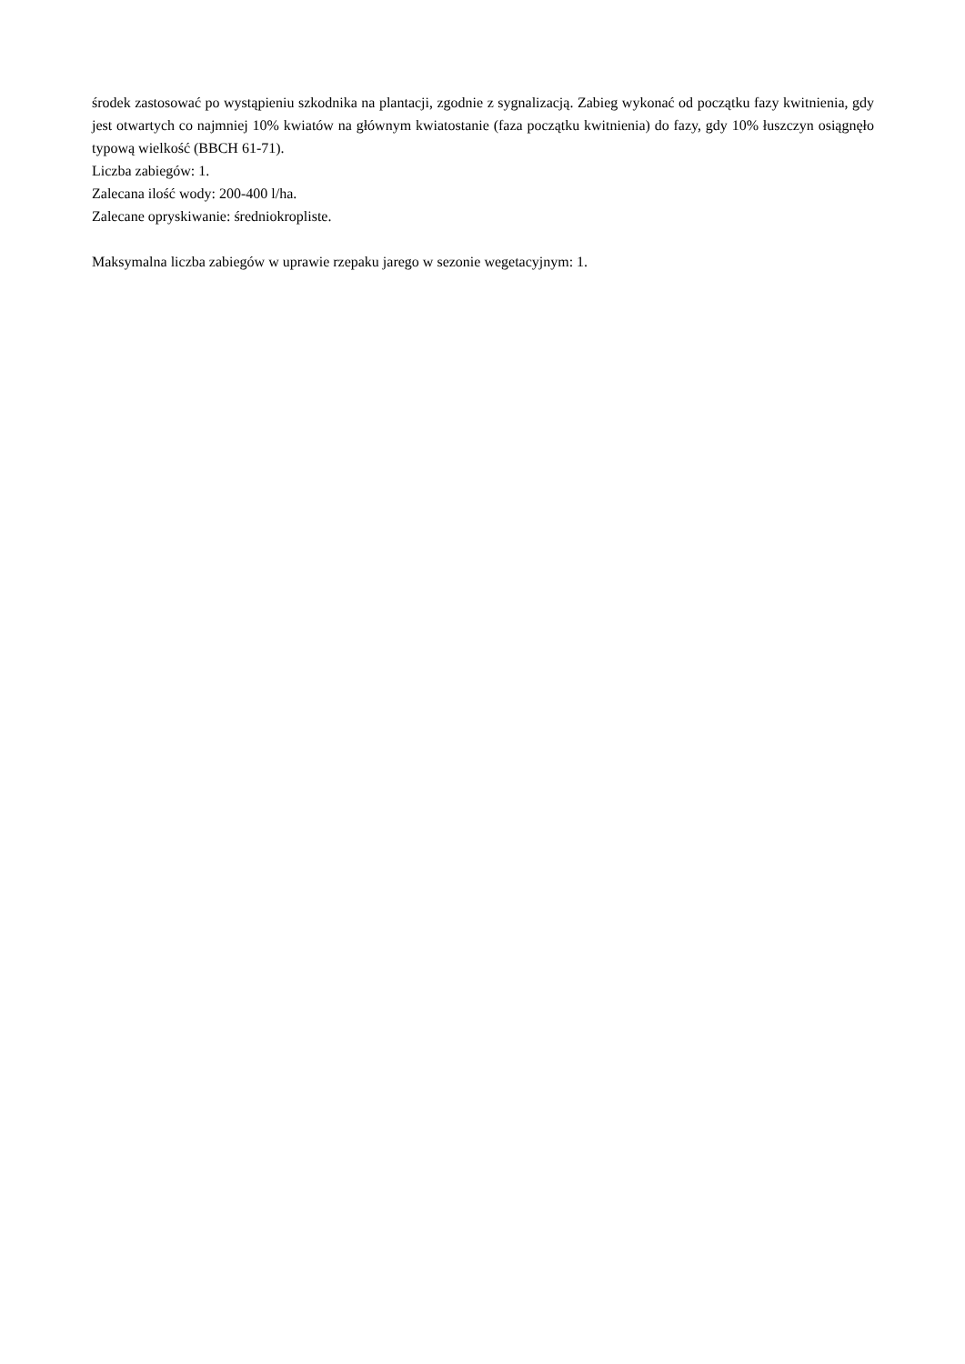środek zastosować po wystąpieniu szkodnika na plantacji, zgodnie z sygnalizacją. Zabieg wykonać od początku fazy kwitnienia, gdy jest otwartych co najmniej 10% kwiatów na głównym kwiatostanie (faza początku kwitnienia) do fazy, gdy 10% łuszczyn osiągnęło typową wielkość (BBCH 61-71).
Liczba zabiegów: 1.
Zalecana ilość wody: 200-400 l/ha.
Zalecane opryskiwanie: średniokropliste.
Maksymalna liczba zabiegów w uprawie rzepaku jarego w sezonie wegetacyjnym: 1.